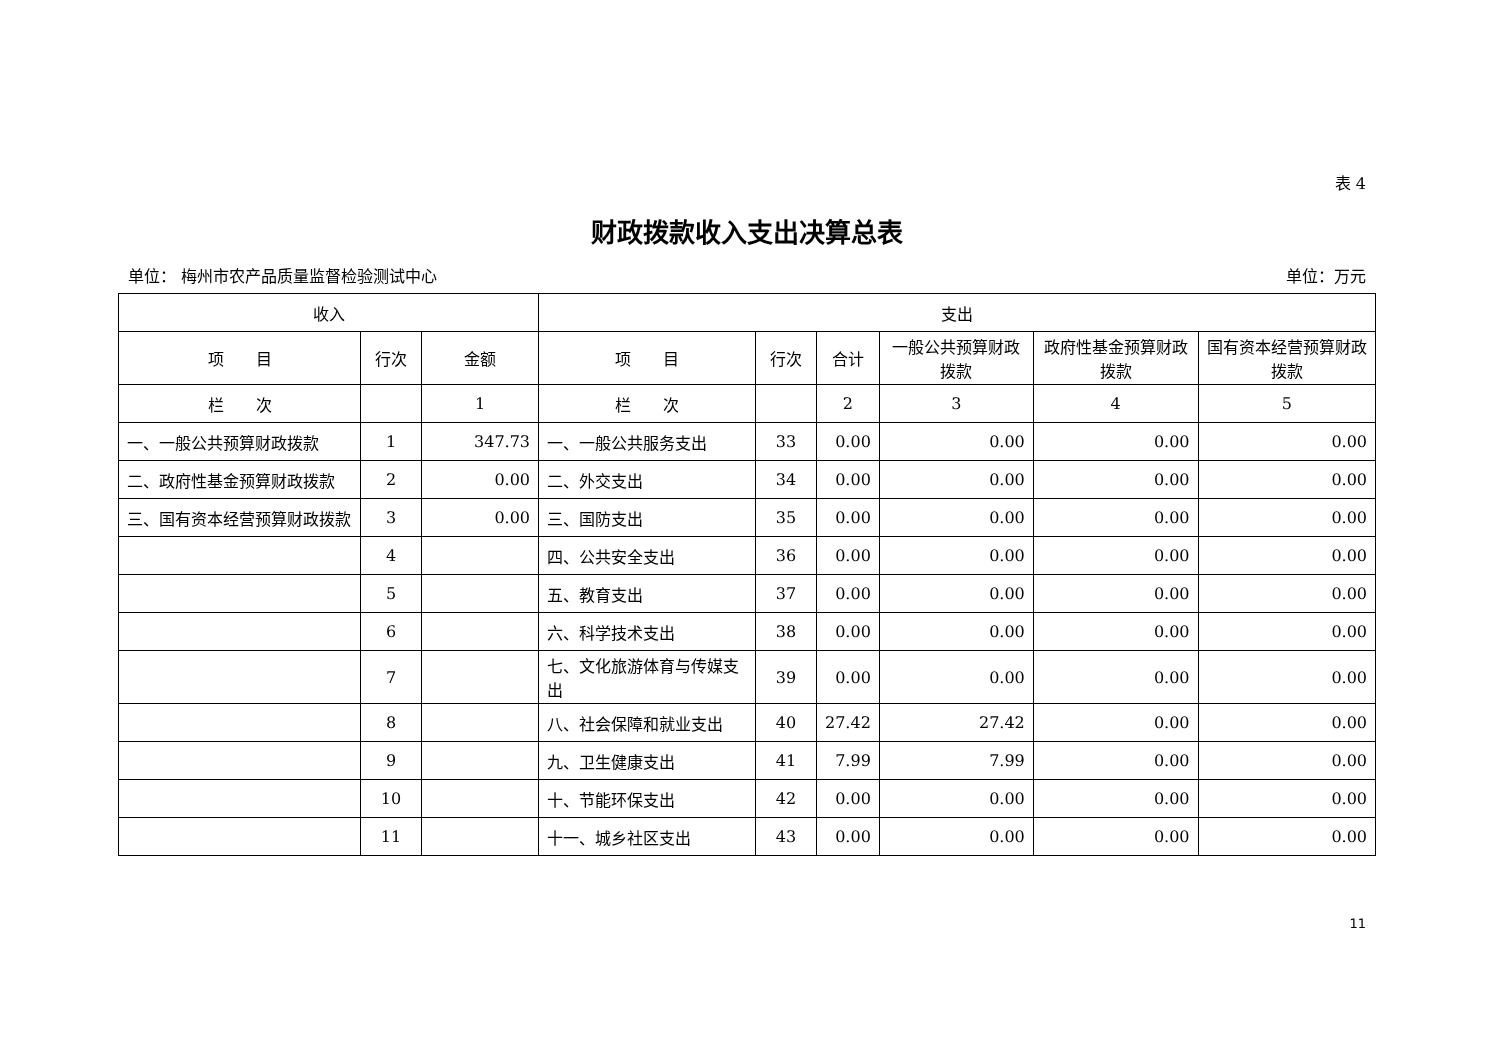表 4
财政拨款收入支出决算总表
单位： 梅州市农产品质量监督检验测试中心 单位：万元
| 收入 | | | 支出 | | | | | |
| --- | --- | --- | --- | --- | --- | --- | --- | --- |
| 项 目 | 行次 | 金额 | 项 目 | 行次 | 合计 | 一般公共预算财政拨款 | 政府性基金预算财政拨款 | 国有资本经营预算财政拨款 |
| 栏 次 | | 1 | 栏 次 | | 2 | 3 | 4 | 5 |
| 一、一般公共预算财政拨款 | 1 | 347.73 | 一、一般公共服务支出 | 33 | 0.00 | 0.00 | 0.00 | 0.00 |
| 二、政府性基金预算财政拨款 | 2 | 0.00 | 二、外交支出 | 34 | 0.00 | 0.00 | 0.00 | 0.00 |
| 三、国有资本经营预算财政拨款 | 3 | 0.00 | 三、国防支出 | 35 | 0.00 | 0.00 | 0.00 | 0.00 |
| | 4 | | 四、公共安全支出 | 36 | 0.00 | 0.00 | 0.00 | 0.00 |
| | 5 | | 五、教育支出 | 37 | 0.00 | 0.00 | 0.00 | 0.00 |
| | 6 | | 六、科学技术支出 | 38 | 0.00 | 0.00 | 0.00 | 0.00 |
| | 7 | | 七、文化旅游体育与传媒支出 | 39 | 0.00 | 0.00 | 0.00 | 0.00 |
| | 8 | | 八、社会保障和就业支出 | 40 | 27.42 | 27.42 | 0.00 | 0.00 |
| | 9 | | 九、卫生健康支出 | 41 | 7.99 | 7.99 | 0.00 | 0.00 |
| | 10 | | 十、节能环保支出 | 42 | 0.00 | 0.00 | 0.00 | 0.00 |
| | 11 | | 十一、城乡社区支出 | 43 | 0.00 | 0.00 | 0.00 | 0.00 |
11